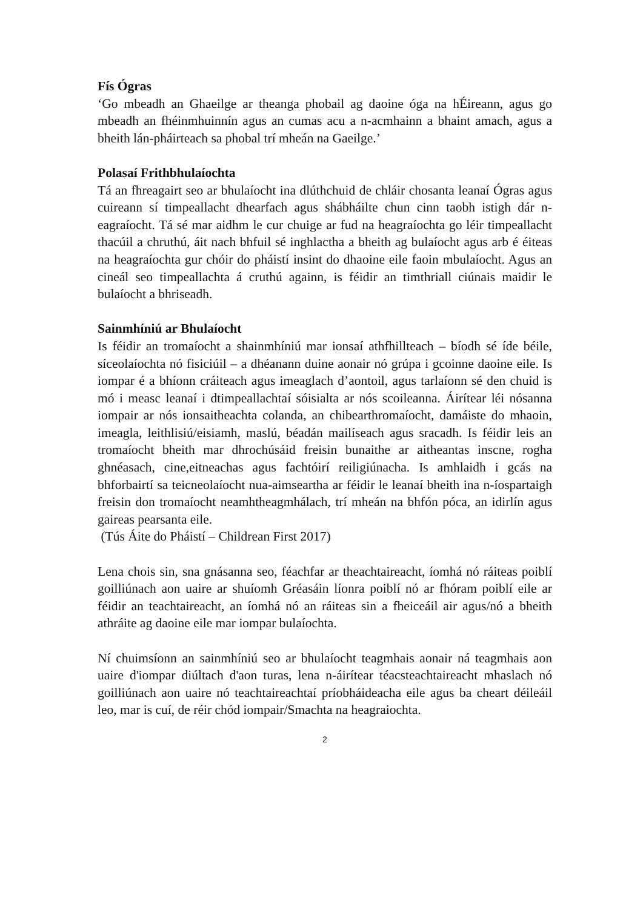Fís Ógras
‘Go mbeadh an Ghaeilge ar theanga phobail ag daoine óga na hÉireann, agus go mbeadh an fhéinmhuinnín agus an cumas acu a n-acmhainn a bhaint amach, agus a bheith lán-pháirteach sa phobal trí mheán na Gaeilge.’
Polasaí Frithbhulaíochta
Tá an fhreagairt seo ar bhulaíocht ina dlúthchuid de chláir chosanta leanaí Ógras agus cuireann sí timpeallacht dhearfach agus shábháilte chun cinn taobh istigh dár n- eagraíocht. Tá sé mar aidhm le cur chuige ar fud na heagraíochta go léir timpeallacht thacúil a chruthú, áit nach bhfuil sé inghlactha a bheith ag bulaíocht agus arb é éiteas na heagraíochta gur chóir do pháistí insint do dhaoine eile faoin mbulaíocht. Agus an cineál seo timpeallachta á cruthú againn, is féidir an timthriall ciúnais maidir le bulaíocht a bhriseadh.
Sainmhíniú ar Bhulaíocht
Is féidir an tromaíocht a shainmhíniú mar ionsaí athfhillteach – bíodh sé íde béile, síceolaíochta nó fisiciúil – a dhéanann duine aonair nó grúpa i gcoinne daoine eile. Is iompar é a bhíonn cráiteach agus imeaglach d’aontoil, agus tarlaíonn sé den chuid is mó i measc leanaí i dtimpeallachtaí sóisialta ar nós scoileanna. Áirítear léi nósanna iompair ar nós ionsaitheachta colanda, an chibearthromaíocht, damáiste do mhaoin, imeagla, leithlisiú/eisiamh, maslú, béadán mailíseach agus sracadh. Is féidir leis an tromaíocht bheith mar dhrochúsáid freisin bunaithe ar aitheantas inscne, rogha ghnéasach, cine,eitneachas agus fachtóirí reiligiúnacha. Is amhlaidh i gcás na bhforbairtí sa teicneolaíocht nua-aimseartha ar féidir le leanaí bheith ina n-íospartaigh freisin don tromaíocht neamhtheagmhálach, trí mheán na bhfón póca, an idirlín agus gaireas pearsanta eile.
(Tús Áite do Pháistí – Childrean First 2017)
Lena chois sin, sna gnásanna seo, féachfar ar theachtaireacht, íomhá nó ráiteas poiblí goilliúnach aon uaire ar shuíomh Gréasáin líonra poiblí nó ar fhóram poiblí eile ar féidir an teachtaireacht, an íomhá nó an ráiteas sin a fheiceáil air agus/nó a bheith athráite ag daoine eile mar iompar bulaíochta.
Ní chuimsíonn an sainmhíniú seo ar bhulaíocht teagmhais aonair ná teagmhais aon uaire d'iompar diúltach d'aon turas, lena n-áirítear téacsteachtaireacht mhaslach nó goilliúnach aon uaire nó teachtaireachtaí príobháideacha eile agus ba cheart déileáil leo, mar is cuí, de réir chód iompair/Smachta na heagraiochta.
2